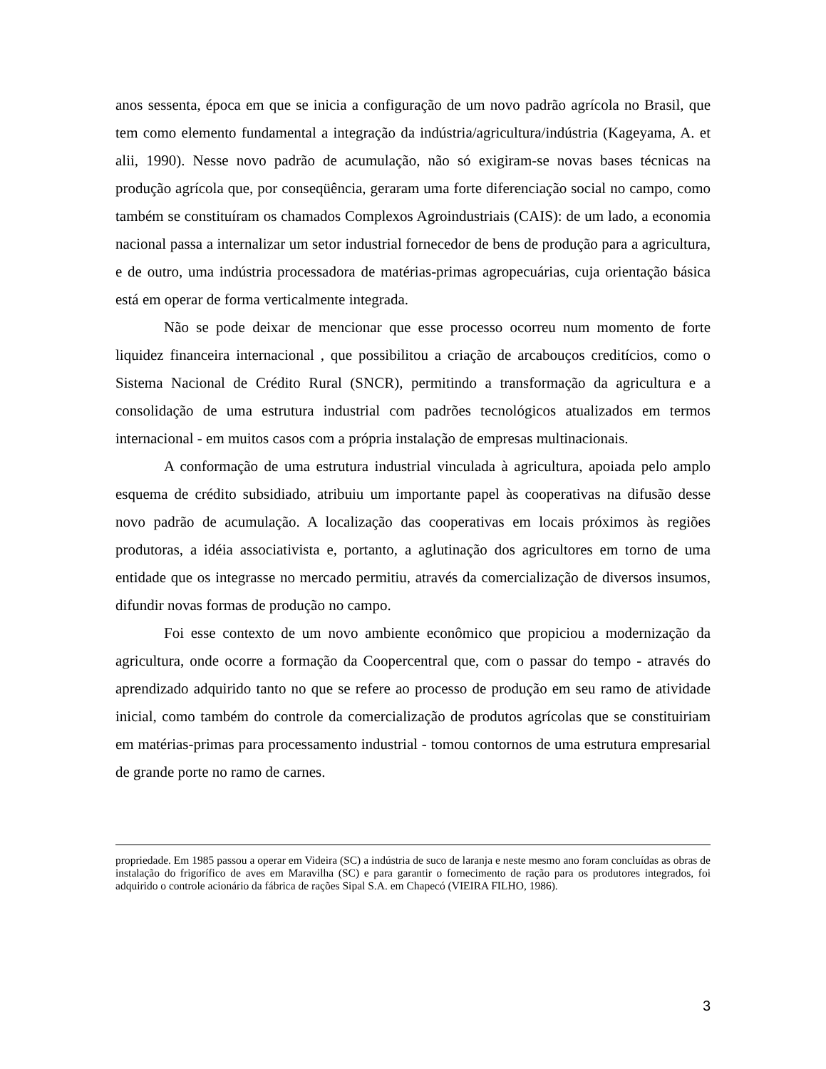anos sessenta, época em que se inicia a configuração de um novo padrão agrícola no Brasil, que tem como elemento fundamental a integração da indústria/agricultura/indústria (Kageyama, A. et alii, 1990). Nesse novo padrão de acumulação, não só exigiram-se novas bases técnicas na produção agrícola que, por conseqüência, geraram uma forte diferenciação social no campo, como também se constituíram os chamados Complexos Agroindustriais (CAIS): de um lado, a economia nacional passa a internalizar um setor industrial fornecedor de bens de produção para a agricultura, e de outro, uma indústria processadora de matérias-primas agropecuárias, cuja orientação básica está em operar de forma verticalmente integrada.
Não se pode deixar de mencionar que esse processo ocorreu num momento de forte liquidez financeira internacional , que possibilitou a criação de arcabouços creditícios, como o Sistema Nacional de Crédito Rural (SNCR), permitindo a transformação da agricultura e a consolidação de uma estrutura industrial com padrões tecnológicos atualizados em termos internacional - em muitos casos com a própria instalação de empresas multinacionais.
A conformação de uma estrutura industrial vinculada à agricultura, apoiada pelo amplo esquema de crédito subsidiado, atribuiu um importante papel às cooperativas na difusão desse novo padrão de acumulação. A localização das cooperativas em locais próximos às regiões produtoras, a idéia associativista e, portanto, a aglutinação dos agricultores em torno de uma entidade que os integrasse no mercado permitiu, através da comercialização de diversos insumos, difundir novas formas de produção no campo.
Foi esse contexto de um novo ambiente econômico que propiciou a modernização da agricultura, onde ocorre a formação da Coopercentral que, com o passar do tempo - através do aprendizado adquirido tanto no que se refere ao processo de produção em seu ramo de atividade inicial, como também do controle da comercialização de produtos agrícolas que se constituiriam em matérias-primas para processamento industrial - tomou contornos de uma estrutura empresarial de grande porte no ramo de carnes.
propriedade. Em 1985 passou a operar em Videira (SC) a indústria de suco de laranja e neste mesmo ano foram concluídas as obras de instalação do frigorífico de aves em Maravilha (SC) e para garantir o fornecimento de ração para os produtores integrados, foi adquirido o controle acionário da fábrica de rações Sipal S.A. em Chapecó (VIEIRA FILHO, 1986).
3